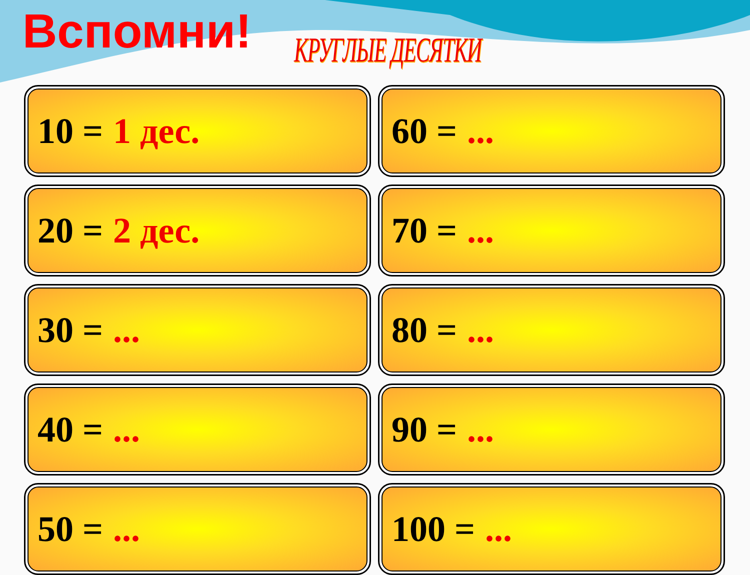Вспомни!
КРУГЛЫЕ ДЕСЯТКИ
10 = 1 дес.
60 = ...
20 = 2 дес.
70 = ...
30 = ...
80 = ...
40 = ...
90 = ...
50 = ...
100 = ...